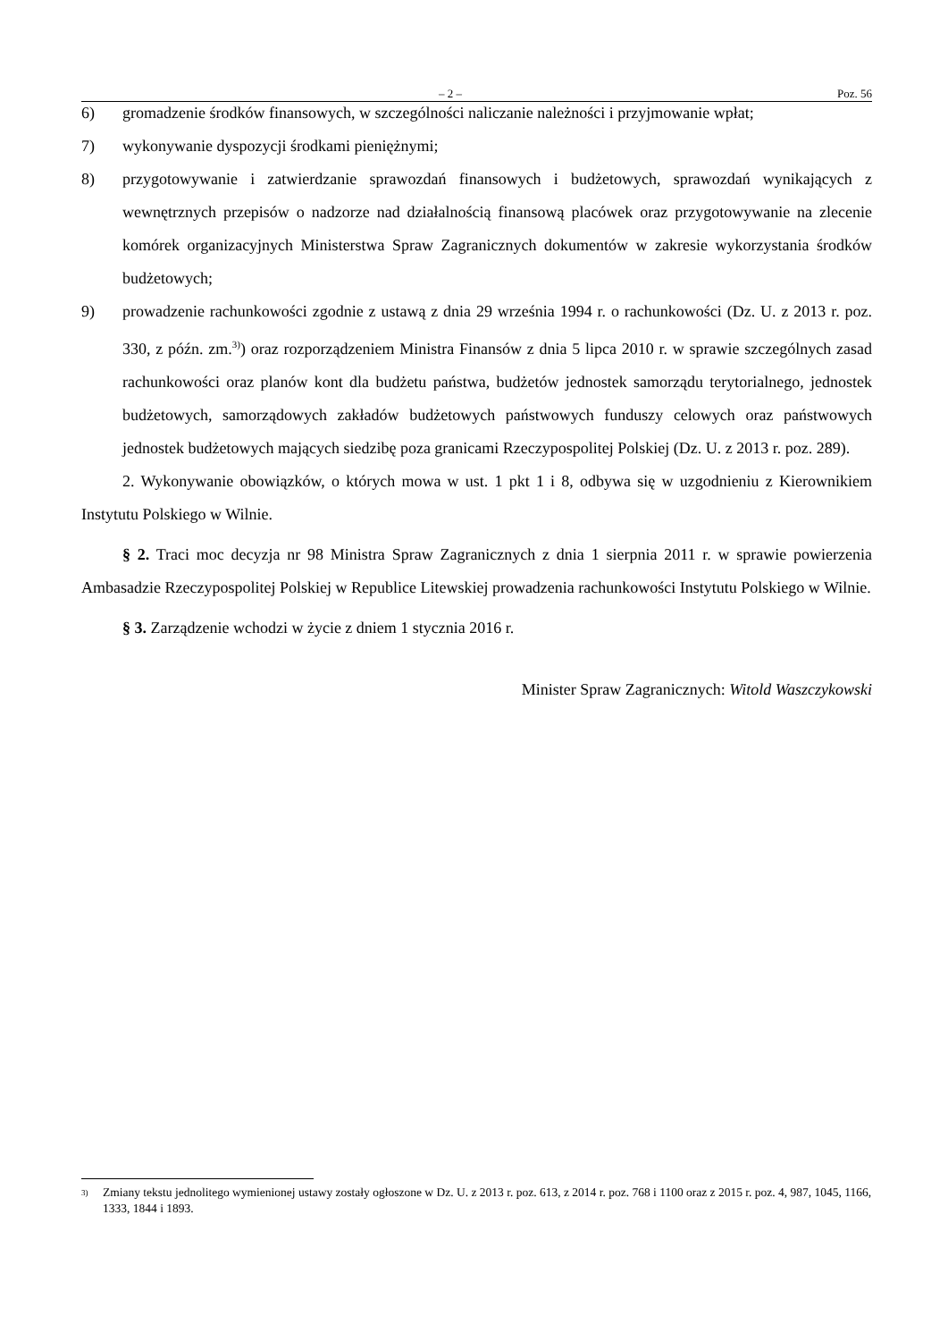– 2 – Poz. 56
6) gromadzenie środków finansowych, w szczególności naliczanie należności i przyjmowanie wpłat;
7) wykonywanie dyspozycji środkami pieniężnymi;
8) przygotowywanie i zatwierdzanie sprawozdań finansowych i budżetowych, sprawozdań wynikających z wewnętrznych przepisów o nadzorze nad działalnością finansową placówek oraz przygotowywanie na zlecenie komórek organizacyjnych Ministerstwa Spraw Zagranicznych dokumentów w zakresie wykorzystania środków budżetowych;
9) prowadzenie rachunkowości zgodnie z ustawą z dnia 29 września 1994 r. o rachunkowości (Dz. U. z 2013 r. poz. 330, z późn. zm.<sup>3)</sup>) oraz rozporządzeniem Ministra Finansów z dnia 5 lipca 2010 r. w sprawie szczególnych zasad rachunkowości oraz planów kont dla budżetu państwa, budżetów jednostek samorządu terytorialnego, jednostek budżetowych, samorządowych zakładów budżetowych państwowych funduszy celowych oraz państwowych jednostek budżetowych mających siedzibę poza granicami Rzeczypospolitej Polskiej (Dz. U. z 2013 r. poz. 289).
2. Wykonywanie obowiązków, o których mowa w ust. 1 pkt 1 i 8, odbywa się w uzgodnieniu z Kierownikiem Instytutu Polskiego w Wilnie.
§ 2. Traci moc decyzja nr 98 Ministra Spraw Zagranicznych z dnia 1 sierpnia 2011 r. w sprawie powierzenia Ambasadzie Rzeczypospolitej Polskiej w Republice Litewskiej prowadzenia rachunkowości Instytutu Polskiego w Wilnie.
§ 3. Zarządzenie wchodzi w życie z dniem 1 stycznia 2016 r.
Minister Spraw Zagranicznych: Witold Waszczykowski
<sup>3)</sup> Zmiany tekstu jednolitego wymienionej ustawy zostały ogłoszone w Dz. U. z 2013 r. poz. 613, z 2014 r. poz. 768 i 1100 oraz z 2015 r. poz. 4, 987, 1045, 1166, 1333, 1844 i 1893.